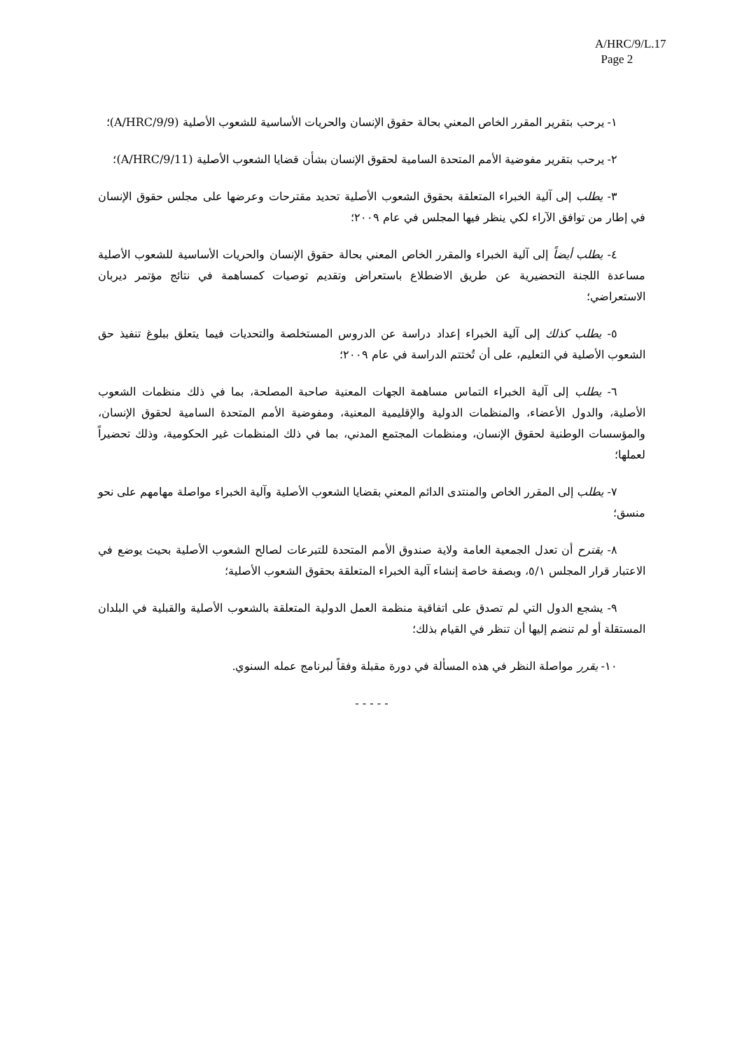A/HRC/9/L.17
Page 2
١- يرحب بتقرير المقرر الخاص المعني بحالة حقوق الإنسان والحريات الأساسية للشعوب الأصلية (A/HRC/9/9)؛
٢- يرحب بتقرير مفوضية الأمم المتحدة السامية لحقوق الإنسان بشأن قضايا الشعوب الأصلية (A/HRC/9/11)؛
٣- يطلب إلى آلية الخبراء المتعلقة بحقوق الشعوب الأصلية تحديد مقترحات وعرضها على مجلس حقوق الإنسان في إطار من توافق الآراء لكي ينظر فيها المجلس في عام ٢٠٠٩؛
٤- يطلب أيضاً إلى آلية الخبراء والمقرر الخاص المعني بحالة حقوق الإنسان والحريات الأساسية للشعوب الأصلية مساعدة اللجنة التحضيرية عن طريق الاضطلاع باستعراض وتقديم توصيات كمساهمة في نتائج مؤتمر ديربان الاستعراضي؛
٥- يطلب كذلك إلى آلية الخبراء إعداد دراسة عن الدروس المستخلصة والتحديات فيما يتعلق ببلوغ تنفيذ حق الشعوب الأصلية في التعليم، على أن تُختتم الدراسة في عام ٢٠٠٩؛
٦- يطلب إلى آلية الخبراء التماس مساهمة الجهات المعنية صاحبة المصلحة، بما في ذلك منظمات الشعوب الأصلية، والدول الأعضاء، والمنظمات الدولية والإقليمية المعنية، ومفوضية الأمم المتحدة السامية لحقوق الإنسان، والمؤسسات الوطنية لحقوق الإنسان، ومنظمات المجتمع المدني، بما في ذلك المنظمات غير الحكومية، وذلك تحضيراً لعملها؛
٧- يطلب إلى المقرر الخاص والمنتدى الدائم المعني بقضايا الشعوب الأصلية وآلية الخبراء مواصلة مهامهم على نحو منسق؛
٨- يقترح أن تعدل الجمعية العامة ولاية صندوق الأمم المتحدة للتبرعات لصالح الشعوب الأصلية بحيث يوضع في الاعتبار قرار المجلس ٥/١، وبصفة خاصة إنشاء آلية الخبراء المتعلقة بحقوق الشعوب الأصلية؛
٩- يشجع الدول التي لم تصدق على اتفاقية منظمة العمل الدولية المتعلقة بالشعوب الأصلية والقبلية في البلدان المستقلة أو لم تنضم إليها أن تنظر في القيام بذلك؛
١٠- يقرر مواصلة النظر في هذه المسألة في دورة مقبلة وفقاً لبرنامج عمله السنوي.
- - - - -